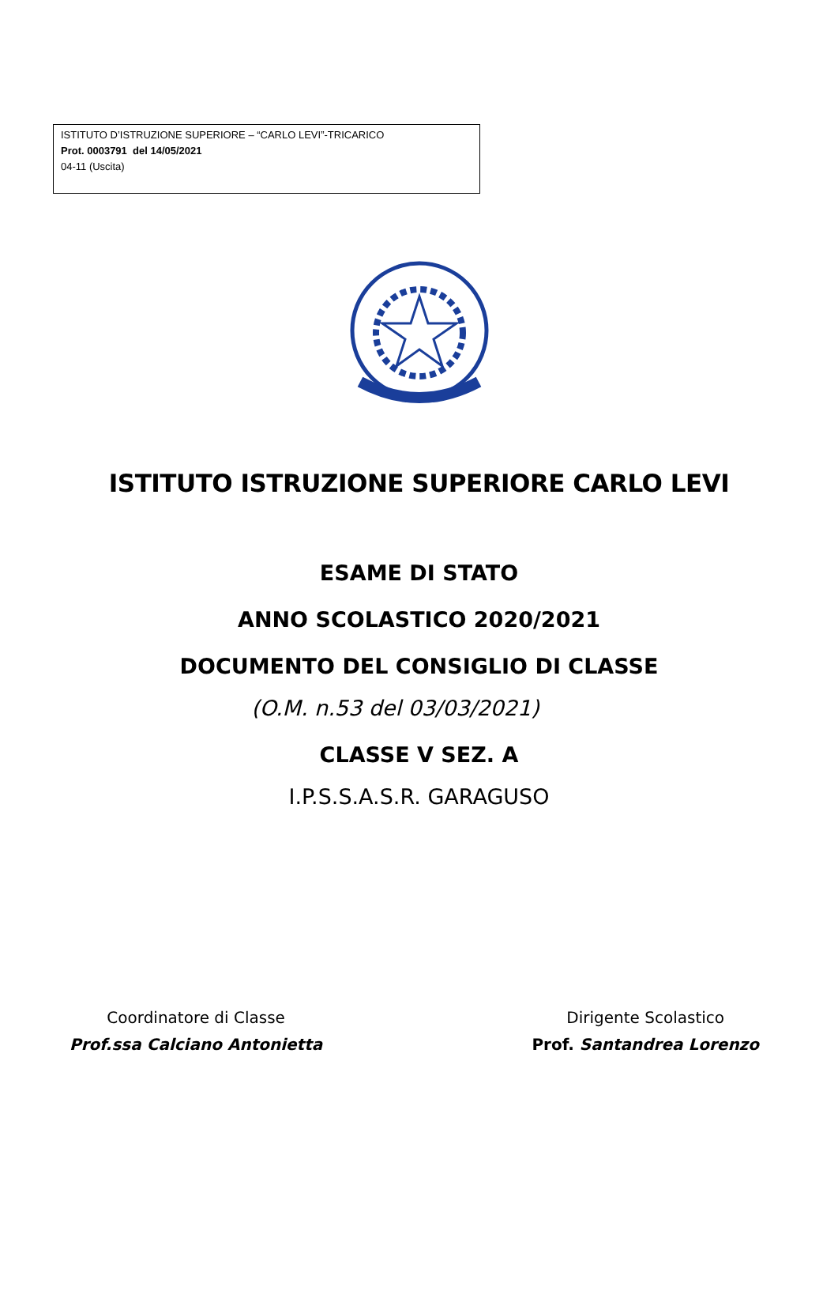ISTITUTO D’ISTRUZIONE SUPERIORE – “CARLO LEVI”-TRICARICO
Prot. 0003791 del 14/05/2021
04-11 (Uscita)
ISTITUTO ISTRUZIONE SUPERIORE CARLO LEVI
ESAME DI STATO
ANNO SCOLASTICO 2020/2021
DOCUMENTO DEL CONSIGLIO DI CLASSE
(O.M. n.53 del 03/03/2021)
CLASSE V SEZ. A
I.P.S.S.A.S.R. GARAGUSO
Coordinatore di Classe
Prof.ssa Calciano Antonietta
Dirigente Scolastico
Prof. Santandrea Lorenzo